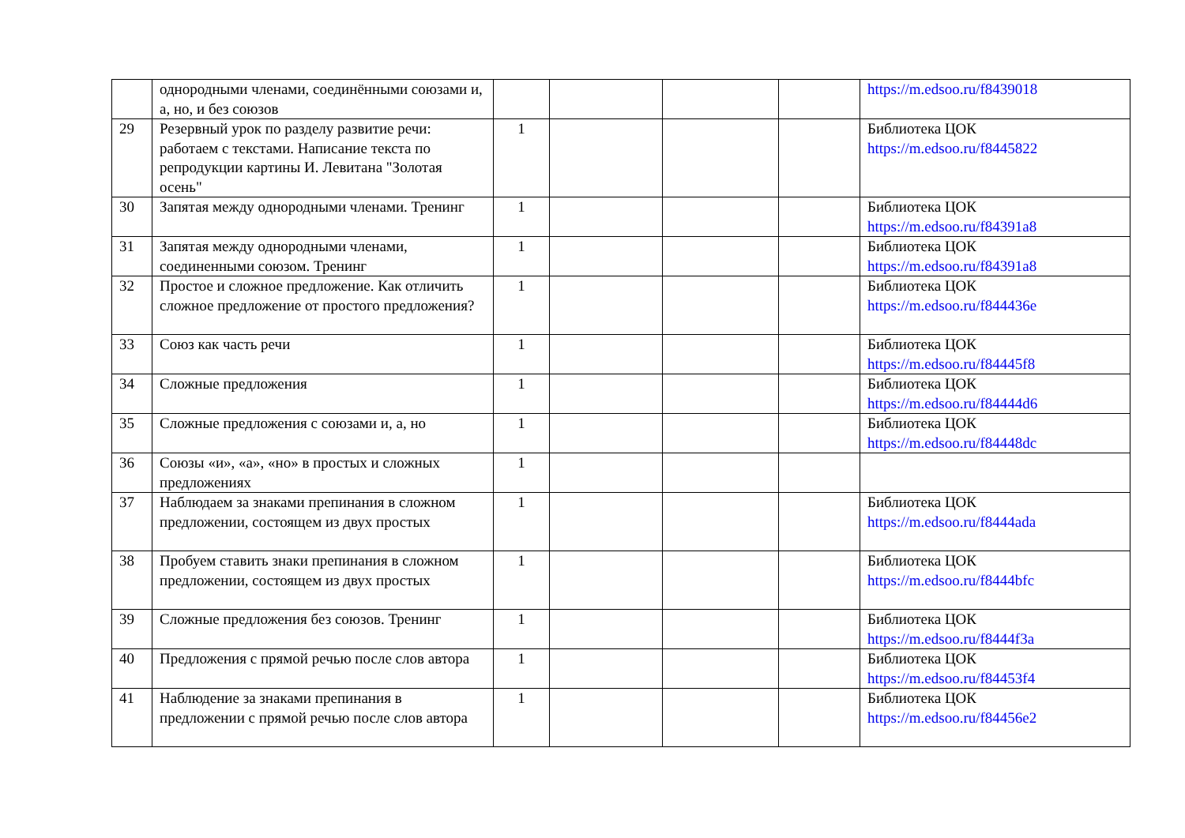| | однородными членами, соединёнными союзами и, а, но, и без союзов | | | | | https://m.edsoo.ru/f8439018 |
| 29 | Резервный урок по разделу развитие речи: работаем с текстами. Написание текста по репродукции картины И. Левитана "Золотая осень" | 1 | | | | Библиотека ЦОК https://m.edsoo.ru/f8445822 |
| 30 | Запятая между однородными членами. Тренинг | 1 | | | | Библиотека ЦОК https://m.edsoo.ru/f84391a8 |
| 31 | Запятая между однородными членами, соединенными союзом. Тренинг | 1 | | | | Библиотека ЦОК https://m.edsoo.ru/f84391a8 |
| 32 | Простое и сложное предложение. Как отличить сложное предложение от простого предложения? | 1 | | | | Библиотека ЦОК https://m.edsoo.ru/f844436e |
| 33 | Союз как часть речи | 1 | | | | Библиотека ЦОК https://m.edsoo.ru/f84445f8 |
| 34 | Сложные предложения | 1 | | | | Библиотека ЦОК https://m.edsoo.ru/f84444d6 |
| 35 | Сложные предложения с союзами и, а, но | 1 | | | | Библиотека ЦОК https://m.edsoo.ru/f84448dc |
| 36 | Союзы «и», «а», «но» в простых и сложных предложениях | 1 | | | | |
| 37 | Наблюдаем за знаками препинания в сложном предложении, состоящем из двух простых | 1 | | | | Библиотека ЦОК https://m.edsoo.ru/f8444ada |
| 38 | Пробуем ставить знаки препинания в сложном предложении, состоящем из двух простых | 1 | | | | Библиотека ЦОК https://m.edsoo.ru/f8444bfc |
| 39 | Сложные предложения без союзов. Тренинг | 1 | | | | Библиотека ЦОК https://m.edsoo.ru/f8444f3a |
| 40 | Предложения с прямой речью после слов автора | 1 | | | | Библиотека ЦОК https://m.edsoo.ru/f84453f4 |
| 41 | Наблюдение за знаками препинания в предложении с прямой речью после слов автора | 1 | | | | Библиотека ЦОК https://m.edsoo.ru/f84456e2 |